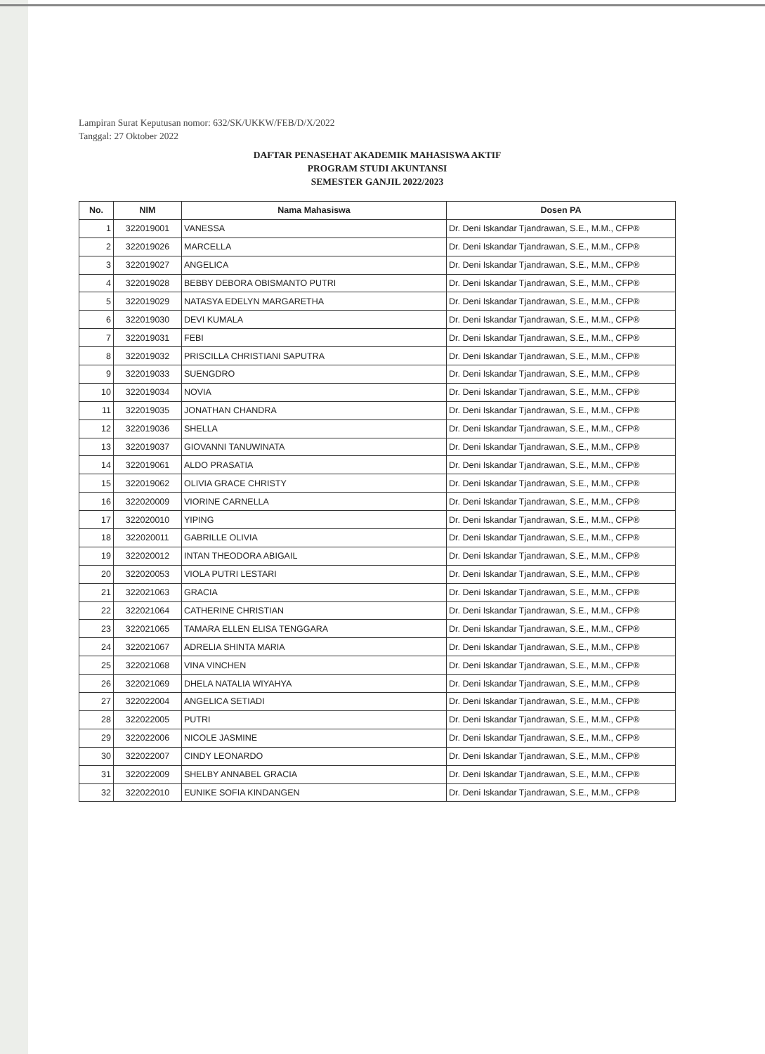Lampiran Surat Keputusan nomor: 632/SK/UKKW/FEB/D/X/2022
Tanggal: 27 Oktober 2022
DAFTAR PENASEHAT AKADEMIK MAHASISWA AKTIF
PROGRAM STUDI AKUNTANSI
SEMESTER GANJIL 2022/2023
| No. | NIM | Nama Mahasiswa | Dosen PA |
| --- | --- | --- | --- |
| 1 | 322019001 | VANESSA | Dr. Deni Iskandar Tjandrawan, S.E., M.M., CFP® |
| 2 | 322019026 | MARCELLA | Dr. Deni Iskandar Tjandrawan, S.E., M.M., CFP® |
| 3 | 322019027 | ANGELICA | Dr. Deni Iskandar Tjandrawan, S.E., M.M., CFP® |
| 4 | 322019028 | BEBBY DEBORA OBISMANTO PUTRI | Dr. Deni Iskandar Tjandrawan, S.E., M.M., CFP® |
| 5 | 322019029 | NATASYA EDELYN MARGARETHA | Dr. Deni Iskandar Tjandrawan, S.E., M.M., CFP® |
| 6 | 322019030 | DEVI KUMALA | Dr. Deni Iskandar Tjandrawan, S.E., M.M., CFP® |
| 7 | 322019031 | FEBI | Dr. Deni Iskandar Tjandrawan, S.E., M.M., CFP® |
| 8 | 322019032 | PRISCILLA CHRISTIANI SAPUTRA | Dr. Deni Iskandar Tjandrawan, S.E., M.M., CFP® |
| 9 | 322019033 | SUENGDRO | Dr. Deni Iskandar Tjandrawan, S.E., M.M., CFP® |
| 10 | 322019034 | NOVIA | Dr. Deni Iskandar Tjandrawan, S.E., M.M., CFP® |
| 11 | 322019035 | JONATHAN CHANDRA | Dr. Deni Iskandar Tjandrawan, S.E., M.M., CFP® |
| 12 | 322019036 | SHELLA | Dr. Deni Iskandar Tjandrawan, S.E., M.M., CFP® |
| 13 | 322019037 | GIOVANNI TANUWINATA | Dr. Deni Iskandar Tjandrawan, S.E., M.M., CFP® |
| 14 | 322019061 | ALDO PRASATIA | Dr. Deni Iskandar Tjandrawan, S.E., M.M., CFP® |
| 15 | 322019062 | OLIVIA GRACE CHRISTY | Dr. Deni Iskandar Tjandrawan, S.E., M.M., CFP® |
| 16 | 322020009 | VIORINE CARNELLA | Dr. Deni Iskandar Tjandrawan, S.E., M.M., CFP® |
| 17 | 322020010 | YIPING | Dr. Deni Iskandar Tjandrawan, S.E., M.M., CFP® |
| 18 | 322020011 | GABRILLE OLIVIA | Dr. Deni Iskandar Tjandrawan, S.E., M.M., CFP® |
| 19 | 322020012 | INTAN THEODORA ABIGAIL | Dr. Deni Iskandar Tjandrawan, S.E., M.M., CFP® |
| 20 | 322020053 | VIOLA PUTRI LESTARI | Dr. Deni Iskandar Tjandrawan, S.E., M.M., CFP® |
| 21 | 322021063 | GRACIA | Dr. Deni Iskandar Tjandrawan, S.E., M.M., CFP® |
| 22 | 322021064 | CATHERINE CHRISTIAN | Dr. Deni Iskandar Tjandrawan, S.E., M.M., CFP® |
| 23 | 322021065 | TAMARA ELLEN ELISA TENGGARA | Dr. Deni Iskandar Tjandrawan, S.E., M.M., CFP® |
| 24 | 322021067 | ADRELIA SHINTA MARIA | Dr. Deni Iskandar Tjandrawan, S.E., M.M., CFP® |
| 25 | 322021068 | VINA VINCHEN | Dr. Deni Iskandar Tjandrawan, S.E., M.M., CFP® |
| 26 | 322021069 | DHELA NATALIA WIYAHYA | Dr. Deni Iskandar Tjandrawan, S.E., M.M., CFP® |
| 27 | 322022004 | ANGELICA SETIADI | Dr. Deni Iskandar Tjandrawan, S.E., M.M., CFP® |
| 28 | 322022005 | PUTRI | Dr. Deni Iskandar Tjandrawan, S.E., M.M., CFP® |
| 29 | 322022006 | NICOLE JASMINE | Dr. Deni Iskandar Tjandrawan, S.E., M.M., CFP® |
| 30 | 322022007 | CINDY LEONARDO | Dr. Deni Iskandar Tjandrawan, S.E., M.M., CFP® |
| 31 | 322022009 | SHELBY ANNABEL GRACIA | Dr. Deni Iskandar Tjandrawan, S.E., M.M., CFP® |
| 32 | 322022010 | EUNIKE SOFIA KINDANGEN | Dr. Deni Iskandar Tjandrawan, S.E., M.M., CFP® |